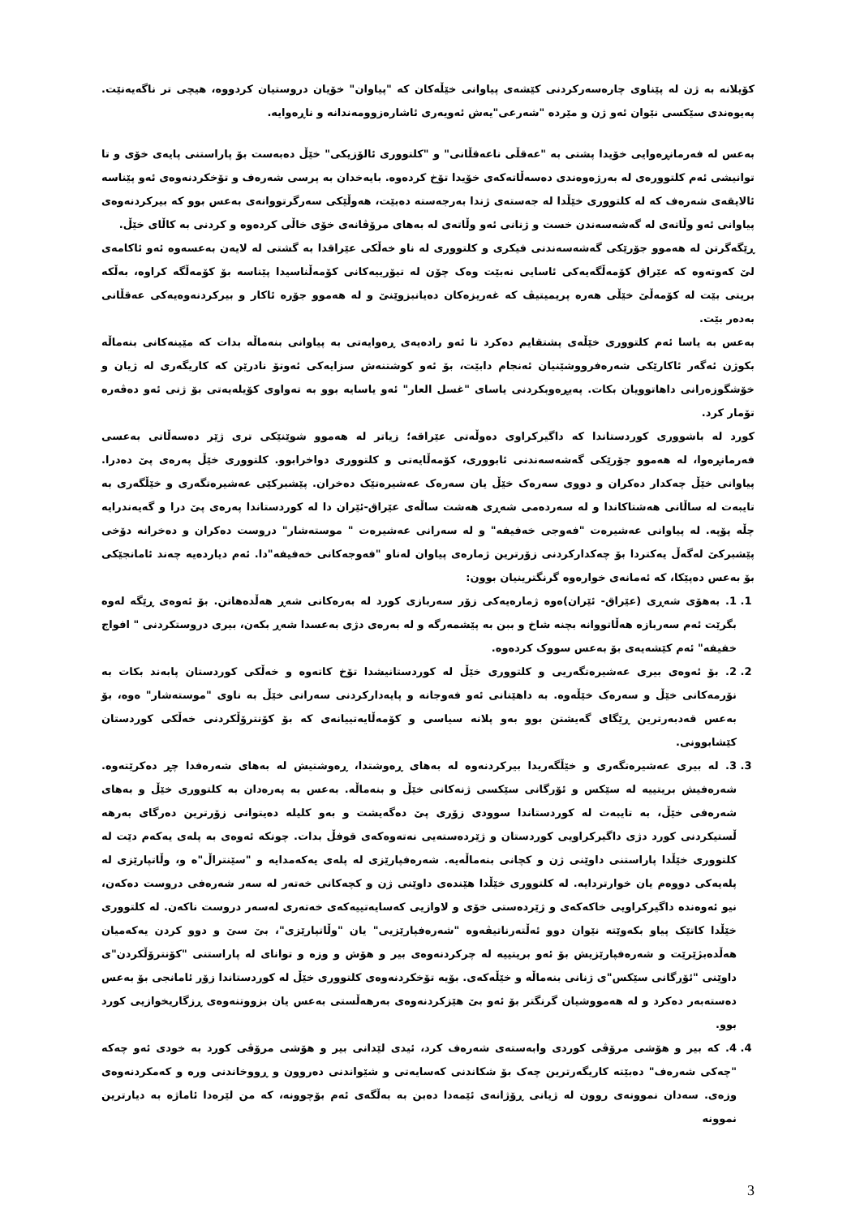کۆیلانە بە ژن لە پێناوی چارەسەرکردنی کێشەی پیاوانی خێڵەکان کە "پیاوان" خۆیان دروستیان کردووە، هیچی تر ناگەیەنێت. پەیوەندی سێکسی نێوان ئەو ژن و مێردە "شەرعی"یەش ئەویەری ئاشارەزوومەندانە و ناڕەوایە.
بەعس لە فەرمانڕەوایی خۆیدا پشتی بە "عەقڵی ناعەقڵانی" و "کلتووری ئالۆزیکی" خێڵ دەبەست بۆ پاراستنی پایەی خۆی و تا توانیشی ئەم کلتوورەی لە بەرژەوەندی دەسەڵاتەکەی خۆیدا تۆخ کردەوە. بایەخدان بە پرسی شەرەف و تۆخکردنەوەی ئەو پێناسە ئالایقەی شەرەف کە لە کلتووری خێڵدا لە جەستەی ژندا بەرجەستە دەبێت، هەوڵێکی سەرگرتووانەی بەعس بوو کە بیرکردنەوەی پیاوانی ئەو وڵاتەی لە گەشەسەندن خست و ژنانی ئەو وڵاتەی لە بەهای مرۆڤانەی خۆی خاڵی کردەوە و کردنی بە کاڵای خێڵ.
ڕێگەگرتن لە هەموو جۆرێکی گەشەسەندنی فیکری و کلتووری لە ناو خەڵکی عێراقدا بە گشتی لە لایەن بەعسەوە ئەو ئاکامەی لێ کەوتەوە کە عێراق کۆمەڵگەیەکی ئاسایی نەبێت وەک چۆن لە تیۆرییەکانی کۆمەڵناسیدا پێناسە بۆ کۆمەڵگە کراوە، بەڵکە بریتی بێت لە کۆمەڵێ خێڵی هەرە پریمیتیڤ کە غەریزەکان دەیانبزوێنێ و لە هەموو جۆرە ئاکار و بیرکردنەوەیەکی عەقڵانی بەدەر بێت.
بەعس بە یاسا ئەم کلتووری خێڵەی پشتقایم دەکرد تا ئەو رادەیەی ڕەوایەتی بە پیاوانی بنەماڵە بدات کە مێینەکانی بنەماڵە بکوژن ئەگەر ئاکارێکی شەرەفرووشێنیان ئەنجام دابێت، بۆ ئەو کوشتنەش سزایەکی ئەوتۆ نادرێن کە کاریگەری لە ژیان و خۆشگوزەرانی داهاتوویان بکات. پەیڕەوبکردنی یاسای "غسل العار" ئەو یاسایە بوو بە تەواوی کۆیلەیەتی بۆ ژنی ئەو دەڤەرە تۆمار کرد.
کورد لە باشووری کوردستاندا کە داگیرکراوی دەوڵەتی عێراقە؛ زیاتر لە هەموو شوێنێکی تری ژێر دەسەڵاتی بەعسی فەرمانڕەوا، لە هەموو جۆرێکی گەشەسەندنی ئابووری، کۆمەڵایەتی و کلتووری دواخرابوو. کلتووری خێڵ پەرەی پێ دەدرا. پیاوانی خێڵ چەکدار دەکران و دووی سەرەک خێڵ یان سەرەک عەشیرەتێک دەخران. پێشبرکێی عەشیرەتگەری و خێڵگەری بە تایبەت لە ساڵانی هەشتاکاندا و لە سەردەمی شەڕی هەشت ساڵەی عێراق-ئێران دا لە کوردستاندا پەرەی پێ درا و گەیەندرایە چڵە پۆپە. لە پیاوانی عەشیرەت "فەوجی خەفیفە" و لە سەرانی عەشیرەت " موستەشار" دروست دەکران و دەخرانە دۆخی پێشبرکێ لەگەڵ یەکتردا بۆ چەکدارکردنی زۆرترین ژمارەی پیاوان لەناو "فەوجەکانی خەفیفە"دا. ئەم دیاردەیە چەند ئامانجێکی بۆ بەعس دەپێکا، کە ئەمانەی خوارەوە گرنگترینیان بوون:
1. 1. بەهۆی شەڕی (عێراق- ئێران)ەوە ژمارەیەکی زۆر سەربازی کورد لە بەرەکانی شەڕ هەڵدەهاتن. بۆ ئەوەی ڕێگە لەوە بگرێت ئەم سەربازە هەڵاتووانە بچنە شاخ و ببن بە پێشمەرگە و لە بەرەی دژی بەعسدا شەڕ بکەن، بیری دروستکردنی " افواج خفیفە" ئەم کێشەیەی بۆ بەعس سووک کردەوە.
2. 2. بۆ ئەوەی بیری عەشیرەتگەریی و کلتووری خێڵ لە کوردستانیشدا تۆخ کاتەوە و خەڵکی کوردستان پابەند بکات بە نۆرمەکانی خێڵ و سەرەک خێڵەوە. بە داهێنانی ئەو فەوجانە و پایەدارکردنی سەرانی خێڵ بە ناوی "موستەشار" ەوە، بۆ بەعس قەدبەرترین ڕێگای گەیشتن بوو بەو پلانە سیاسی و کۆمەڵایەتییانەی کە بۆ کۆنترۆڵکردنی خەڵکی کوردستان کێشابوونی.
3. 3. لە بیری عەشیرەتگەری و خێڵگەریدا بیرکردنەوە لە بەهای ڕەوشتدا، ڕەوشتیش لە بەهای شەرەفدا چڕ دەکرێتەوە. شەرەفیش بریتییە لە سێکس و ئۆرگانی سێکسی ژنەکانی خێڵ و بنەماڵە. بەعس بە پەرەدان بە کلتووری خێڵ و بەهای شەرەفی خێڵ، بە تایبەت لە کوردستاندا سوودی زۆری پێ دەگەیشت و بەو کلیلە دەیتوانی زۆرترین دەرگای بەرهە ڵستیکردنی کورد دژی داگیرکراویی کوردستان و ژێردەستەیی نەتەوەکەی قوفڵ بدات. چونکە ئەوەی بە پلەی یەکەم دێت لە کلتووری خێڵدا پاراستنی داوێنی ژن و کچانی بنەماڵەیە. شەرەفپارێزی لە پلەی یەکەمدایە و "سێنتراڵ"ە و، وڵاتپارێزی لە پلەیەکی دووەم یان خوارتردایە. لە کلتووری خێڵدا هێندەی داوێنی ژن و کچەکانی خەتەر لە سەر شەرەفی دروست دەکەن، نیو ئەوەندە داگیرکراویی خاکەکەی و ژێردەستی خۆی و لاوازیی کەسایەتییەکەی خەتەری لەسەر دروست ناکەن. لە کلتووری خێڵدا کاتێک پیاو بکەوێتە نێوان دوو ئەڵتەرناتیڤەوە "شەرەفپارێزیی" یان "وڵاتپارێزی"، بێ سێ و دوو کردن یەکەمیان هەڵدەبژێرێت و شەرەفپارێزیش بۆ ئەو بریتییە لە چرکردنەوەی بیر و هۆش و وزە و توانای لە پاراستنی "کۆنترۆڵکردن"ی داوێنی "ئۆرگانی سێکس"ی ژنانی بنەماڵە و خێڵەکەی. بۆیە تۆخکردنەوەی کلتووری خێڵ لە کوردستاندا زۆر ئامانجی بۆ بەعس دەستەبەر دەکرد و لە هەمووشیان گرنگتر بۆ ئەو بێ هێزکردنەوەی بەرهەڵستی بەعس یان بزووتنەوەی ڕزگاریخوازیی کورد بوو.
4. 4. کە بیر و هۆشی مرۆڤی کوردی وابەستەی شەرەف کرد، ئیدی لێدانی بیر و هۆشی مرۆڤی کورد بە خودی ئەو چەکە "چەکی شەرەف" دەبێتە کاریگەرترین چەک بۆ شکاندنی کەسایەتی و شێواندنی دەروون و ڕووخاندنی ورە و کەمکردنەوەی وزەی. سەدان نموونەی روون لە ژیانی ڕۆژانەی ئێمەدا دەبن بە بەڵگەی ئەم بۆچوونە، کە من لێرەدا ئاماژە بە دیارترین نموونە
3